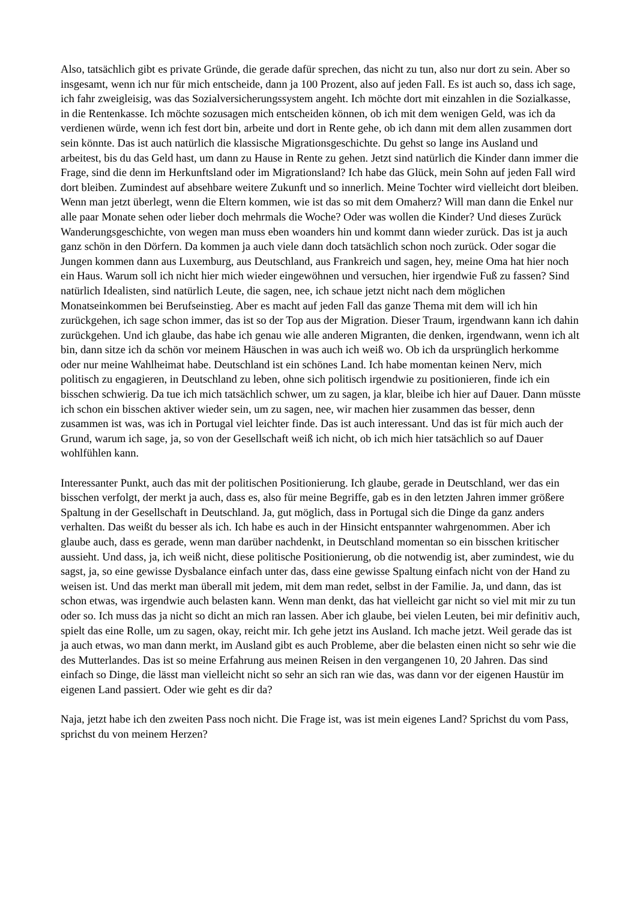Also, tatsächlich gibt es private Gründe, die gerade dafür sprechen, das nicht zu tun, also nur dort zu sein. Aber so insgesamt, wenn ich nur für mich entscheide, dann ja 100 Prozent, also auf jeden Fall. Es ist auch so, dass ich sage, ich fahr zweigleisig, was das Sozialversicherungssystem angeht. Ich möchte dort mit einzahlen in die Sozialkasse, in die Rentenkasse. Ich möchte sozusagen mich entscheiden können, ob ich mit dem wenigen Geld, was ich da verdienen würde, wenn ich fest dort bin, arbeite und dort in Rente gehe, ob ich dann mit dem allen zusammen dort sein könnte. Das ist auch natürlich die klassische Migrationsgeschichte. Du gehst so lange ins Ausland und arbeitest, bis du das Geld hast, um dann zu Hause in Rente zu gehen. Jetzt sind natürlich die Kinder dann immer die Frage, sind die denn im Herkunftsland oder im Migrationsland? Ich habe das Glück, mein Sohn auf jeden Fall wird dort bleiben. Zumindest auf absehbare weitere Zukunft und so innerlich. Meine Tochter wird vielleicht dort bleiben. Wenn man jetzt überlegt, wenn die Eltern kommen, wie ist das so mit dem Omaherz? Will man dann die Enkel nur alle paar Monate sehen oder lieber doch mehrmals die Woche? Oder was wollen die Kinder? Und dieses Zurück Wanderungsgeschichte, von wegen man muss eben woanders hin und kommt dann wieder zurück. Das ist ja auch ganz schön in den Dörfern. Da kommen ja auch viele dann doch tatsächlich schon noch zurück. Oder sogar die Jungen kommen dann aus Luxemburg, aus Deutschland, aus Frankreich und sagen, hey, meine Oma hat hier noch ein Haus. Warum soll ich nicht hier mich wieder eingewöhnen und versuchen, hier irgendwie Fuß zu fassen? Sind natürlich Idealisten, sind natürlich Leute, die sagen, nee, ich schaue jetzt nicht nach dem möglichen Monatseinkommen bei Berufseinstieg. Aber es macht auf jeden Fall das ganze Thema mit dem will ich hin zurückgehen, ich sage schon immer, das ist so der Top aus der Migration. Dieser Traum, irgendwann kann ich dahin zurückgehen. Und ich glaube, das habe ich genau wie alle anderen Migranten, die denken, irgendwann, wenn ich alt bin, dann sitze ich da schön vor meinem Häuschen in was auch ich weiß wo. Ob ich da ursprünglich herkomme oder nur meine Wahlheimat habe. Deutschland ist ein schönes Land. Ich habe momentan keinen Nerv, mich politisch zu engagieren, in Deutschland zu leben, ohne sich politisch irgendwie zu positionieren, finde ich ein bisschen schwierig. Da tue ich mich tatsächlich schwer, um zu sagen, ja klar, bleibe ich hier auf Dauer. Dann müsste ich schon ein bisschen aktiver wieder sein, um zu sagen, nee, wir machen hier zusammen das besser, denn zusammen ist was, was ich in Portugal viel leichter finde. Das ist auch interessant. Und das ist für mich auch der Grund, warum ich sage, ja, so von der Gesellschaft weiß ich nicht, ob ich mich hier tatsächlich so auf Dauer wohlfühlen kann.
Interessanter Punkt, auch das mit der politischen Positionierung. Ich glaube, gerade in Deutschland, wer das ein bisschen verfolgt, der merkt ja auch, dass es, also für meine Begriffe, gab es in den letzten Jahren immer größere Spaltung in der Gesellschaft in Deutschland. Ja, gut möglich, dass in Portugal sich die Dinge da ganz anders verhalten. Das weißt du besser als ich. Ich habe es auch in der Hinsicht entspannter wahrgenommen. Aber ich glaube auch, dass es gerade, wenn man darüber nachdenkt, in Deutschland momentan so ein bisschen kritischer aussieht. Und dass, ja, ich weiß nicht, diese politische Positionierung, ob die notwendig ist, aber zumindest, wie du sagst, ja, so eine gewisse Dysbalance einfach unter das, dass eine gewisse Spaltung einfach nicht von der Hand zu weisen ist. Und das merkt man überall mit jedem, mit dem man redet, selbst in der Familie. Ja, und dann, das ist schon etwas, was irgendwie auch belasten kann. Wenn man denkt, das hat vielleicht gar nicht so viel mit mir zu tun oder so. Ich muss das ja nicht so dicht an mich ran lassen. Aber ich glaube, bei vielen Leuten, bei mir definitiv auch, spielt das eine Rolle, um zu sagen, okay, reicht mir. Ich gehe jetzt ins Ausland. Ich mache jetzt. Weil gerade das ist ja auch etwas, wo man dann merkt, im Ausland gibt es auch Probleme, aber die belasten einen nicht so sehr wie die des Mutterlandes. Das ist so meine Erfahrung aus meinen Reisen in den vergangenen 10, 20 Jahren. Das sind einfach so Dinge, die lässt man vielleicht nicht so sehr an sich ran wie das, was dann vor der eigenen Haustür im eigenen Land passiert. Oder wie geht es dir da?
Naja, jetzt habe ich den zweiten Pass noch nicht. Die Frage ist, was ist mein eigenes Land? Sprichst du vom Pass, sprichst du von meinem Herzen?